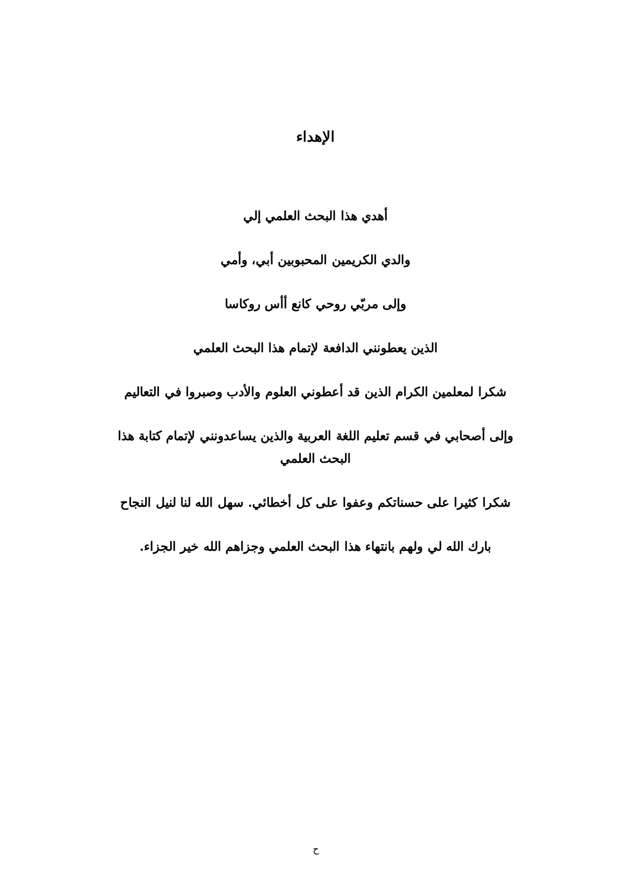الإهداء
أهدي هذا البحث العلمي إلي
والدي الكريمين المحبوبين أبي، وأمي
وإلى مربّي روحي كانع أأس روكاسا
الذين يعطونني الدافعة لإتمام هذا البحث العلمي
شكرا لمعلمين الكرام الذين قد أعطوني العلوم والأدب وصبروا في التعاليم
وإلى أصحابي في قسم تعليم اللغة العربية والذين يساعدونني لإتمام كتابة هذا البحث العلمي
شكرا كثيرا على حسناتكم وعفوا على كل أخطائي. سهل الله لنا لنيل النجاح
بارك الله لي ولهم بانتهاء هذا البحث العلمي وجزاهم الله خير الجزاء.
ح